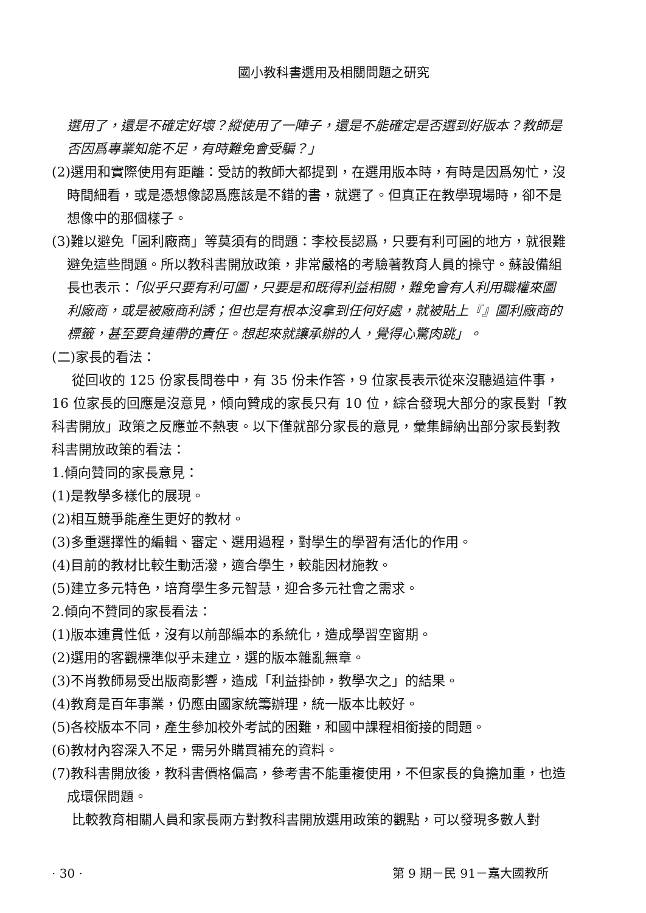國小教科書選用及相關問題之研究
選用了，還是不確定好壞？縱使用了一陣子，還是不能確定是否選到好版本？教師是否因爲專業知能不足，有時難免會受騙？」
(2)選用和實際使用有距離：受訪的教師大都提到，在選用版本時，有時是因爲匆忙，沒時間細看，或是憑想像認爲應該是不錯的書，就選了。但真正在教學現場時，卻不是想像中的那個樣子。
(3)難以避免「圖利廠商」等莫須有的問題：李校長認爲，只要有利可圖的地方，就很難避免這些問題。所以教科書開放政策，非常嚴格的考驗著教育人員的操守。蘇設備組長也表示：「似乎只要有利可圖，只要是和既得利益相關，難免會有人利用職權來圖利廠商，或是被廠商利誘；但也是有根本沒拿到任何好處，就被貼上『』圖利廠商的標籤，甚至要負連帶的責任。想起來就讓承辦的人，覺得心驚肉跳」。
(二)家長的看法：
從回收的 125 份家長問卷中，有 35 份未作答，9 位家長表示從來沒聽過這件事，16 位家長的回應是沒意見，傾向贊成的家長只有 10 位，綜合發現大部分的家長對「教科書開放」政策之反應並不熱衷。以下僅就部分家長的意見，彙集歸納出部分家長對教科書開放政策的看法：
1.傾向贊同的家長意見：
(1)是教學多樣化的展現。
(2)相互競爭能產生更好的教材。
(3)多重選擇性的編輯、審定、選用過程，對學生的學習有活化的作用。
(4)目前的教材比較生動活潑，適合學生，較能因材施教。
(5)建立多元特色，培育學生多元智慧，迎合多元社會之需求。
2.傾向不贊同的家長看法：
(1)版本連貫性低，沒有以前部編本的系統化，造成學習空窗期。
(2)選用的客觀標準似乎未建立，選的版本雜亂無章。
(3)不肖教師易受出版商影響，造成「利益掛帥，教學次之」的結果。
(4)教育是百年事業，仍應由國家統籌辦理，統一版本比較好。
(5)各校版本不同，產生參加校外考試的困難，和國中課程相銜接的問題。
(6)教材內容深入不足，需另外購買補充的資料。
(7)教科書開放後，教科書價格偏高，參考書不能重複使用，不但家長的負擔加重，也造成環保問題。
比較教育相關人員和家長兩方對教科書開放選用政策的觀點，可以發現多數人對
· 30 · 第 9 期－民 91－嘉大國教所